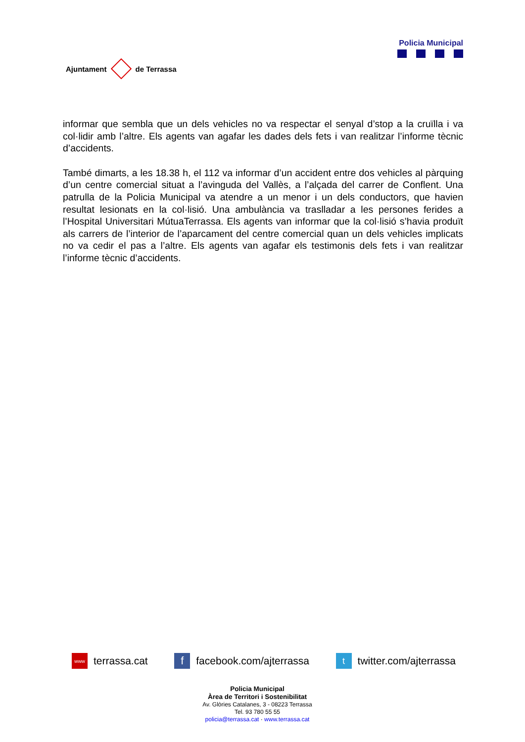Ajuntament de Terrassa
Policia Municipal
informar que sembla que un dels vehicles no va respectar el senyal d’stop a la cruïlla i va col·lidir amb l’altre. Els agents van agafar les dades dels fets i van realitzar l’informe tècnic d’accidents.
També dimarts, a les 18.38 h, el 112 va informar d’un accident entre dos vehicles al pàrquing d’un centre comercial situat a l’avinguda del Vallès, a l’alçada del carrer de Conflent. Una patrulla de la Policia Municipal va atendre a un menor i un dels conductors, que havien resultat lesionats en la col·lisió. Una ambulància va traslladar a les persones ferides a l’Hospital Universitari MútuaTerrassa. Els agents van informar que la col·lisió s’havia produït als carrers de l’interior de l’aparcament del centre comercial quan un dels vehicles implicats no va cedir el pas a l’altre. Els agents van agafar els testimonis dels fets i van realitzar l’informe tècnic d’accidents.
www terrassa.cat
ffacebook.com/ajterrassa
ttwitter.com/ajterrassa
Policia Municipal
Àrea de Territori i Sostenibilitat
Av. Glòries Catalanes, 3 - 08223 Terrassa
Tel. 93 780 55 55
policia@terrassa.cat · www.terrassa.cat